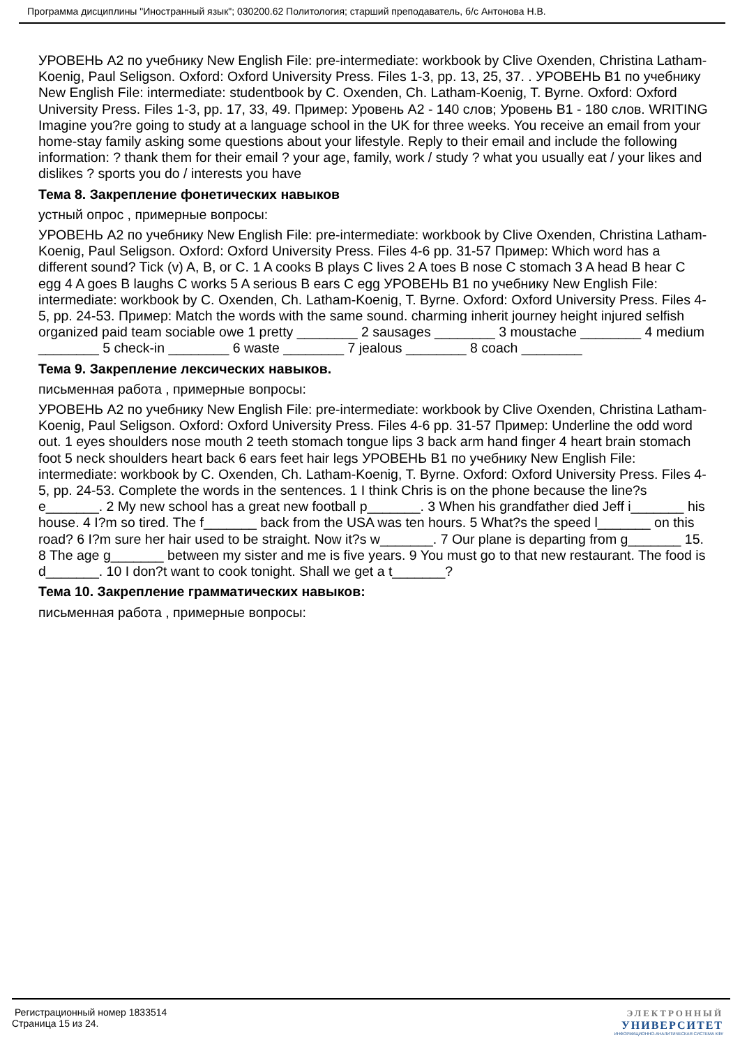Программа дисциплины "Иностранный язык"; 030200.62 Политология; старший преподаватель, б/с Антонова Н.В.
УРОВЕНЬ A2 по учебнику New English File: pre-intermediate: workbook by Clive Oxenden, Christina Latham-Koenig, Paul Seligson. Oxford: Oxford University Press. Files 1-3, pp. 13, 25, 37. . УРОВЕНЬ B1 по учебнику New English File: intermediate: studentbook by C. Oxenden, Ch. Latham-Koenig, T. Byrne. Oxford: Oxford University Press. Files 1-3, pp. 17, 33, 49. Пример: Уровень А2 - 140 слов; Уровень В1 - 180 слов. WRITING Imagine you?re going to study at a language school in the UK for three weeks. You receive an email from your home-stay family asking some questions about your lifestyle. Reply to their email and include the following information: ? thank them for their email ? your age, family, work / study ? what you usually eat / your likes and dislikes ? sports you do / interests you have
Тема 8. Закрепление фонетических навыков
устный опрос , примерные вопросы:
УРОВЕНЬ A2 по учебнику New English File: pre-intermediate: workbook by Clive Oxenden, Christina Latham-Koenig, Paul Seligson. Oxford: Oxford University Press. Files 4-6 pp. 31-57 Пример: Which word has a different sound? Tick (v) A, B, or C. 1 A cooks B plays C lives 2 A toes B nose C stomach 3 A head B hear C egg 4 A goes B laughs C works 5 A serious B ears C egg УРОВЕНЬ B1 по учебнику New English File: intermediate: workbook by C. Oxenden, Ch. Latham-Koenig, T. Byrne. Oxford: Oxford University Press. Files 4-5, pp. 24-53. Пример: Match the words with the same sound. charming inherit journey height injured selfish organized paid team sociable owe 1 pretty ________ 2 sausages ________ 3 moustache ________ 4 medium ________ 5 check-in ________ 6 waste ________ 7 jealous ________ 8 coach ________
Тема 9. Закрепление лексических навыков.
письменная работа , примерные вопросы:
УРОВЕНЬ A2 по учебнику New English File: pre-intermediate: workbook by Clive Oxenden, Christina Latham-Koenig, Paul Seligson. Oxford: Oxford University Press. Files 4-6 pp. 31-57 Пример: Underline the odd word out. 1 eyes shoulders nose mouth 2 teeth stomach tongue lips 3 back arm hand finger 4 heart brain stomach foot 5 neck shoulders heart back 6 ears feet hair legs УРОВЕНЬ B1 по учебнику New English File: intermediate: workbook by C. Oxenden, Ch. Latham-Koenig, T. Byrne. Oxford: Oxford University Press. Files 4-5, pp. 24-53. Complete the words in the sentences. 1 I think Chris is on the phone because the line?s e_______. 2 My new school has a great new football p_______. 3 When his grandfather died Jeff i_______ his house. 4 I?m so tired. The f_______ back from the USA was ten hours. 5 What?s the speed l_______ on this road? 6 I?m sure her hair used to be straight. Now it?s w_______. 7 Our plane is departing from g_______ 15. 8 The age g_______ between my sister and me is five years. 9 You must go to that new restaurant. The food is d_______. 10 I don?t want to cook tonight. Shall we get a t_______?
Тема 10. Закрепление грамматических навыков:
письменная работа , примерные вопросы:
Регистрационный номер 1833514
Страница 15 из 24.
ЭЛЕКТРОННЫЙ
УНИВЕРСИТЕТ
ИНФОРМАЦИОННО-АНАЛИТИЧЕСКАЯ СИСТЕМА КФУ